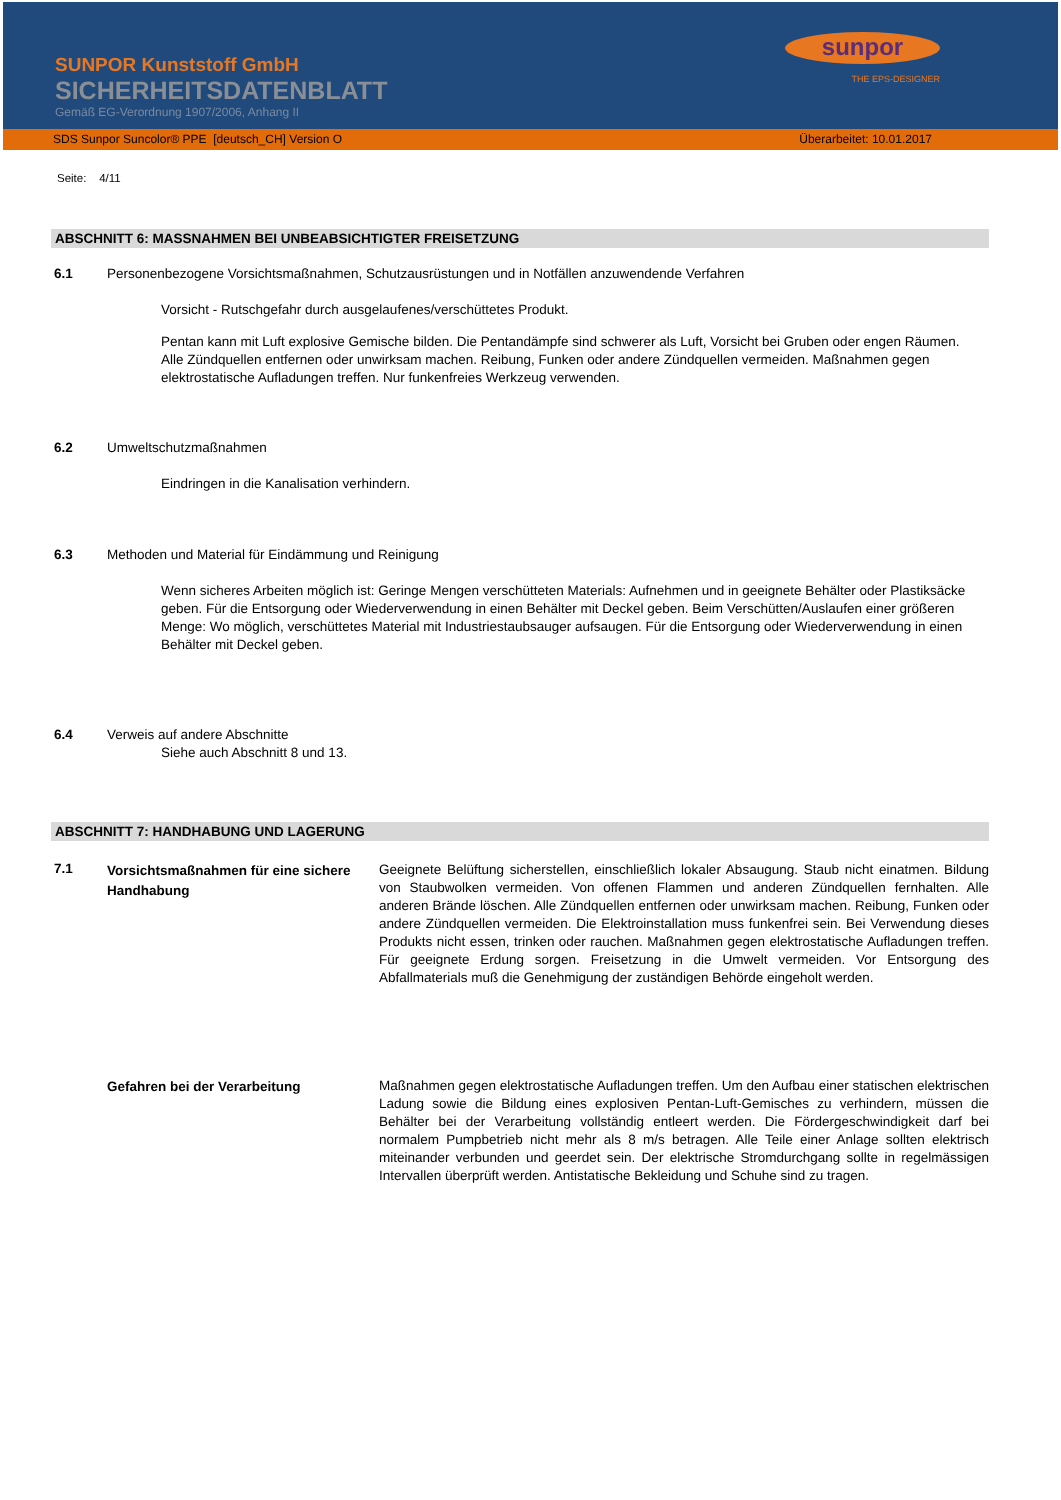SUNPOR Kunststoff GmbH
SICHERHEITSDATENBLATT
Gemäß EG-Verordnung 1907/2006, Anhang II
sunpor
THE EPS-DESIGNER
SDS Sunpor Suncolor® PPE [deutsch_CH] Version O Überarbeitet: 10.01.2017
Seite: 4/11
ABSCHNITT 6: MASSNAHMEN BEI UNBEABSICHTIGTER FREISETZUNG
6.1 Personenbezogene Vorsichtsmaßnahmen, Schutzausrüstungen und in Notfällen anzuwendende Verfahren
Vorsicht - Rutschgefahr durch ausgelaufenes/verschüttetes Produkt.
Pentan kann mit Luft explosive Gemische bilden. Die Pentandämpfe sind schwerer als Luft, Vorsicht bei Gruben oder engen Räumen. Alle Zündquellen entfernen oder unwirksam machen. Reibung, Funken oder andere Zündquellen vermeiden. Maßnahmen gegen elektrostatische Aufladungen treffen. Nur funkenfreies Werkzeug verwenden.
6.2 Umweltschutzmaßnahmen
Eindringen in die Kanalisation verhindern.
6.3 Methoden und Material für Eindämmung und Reinigung
Wenn sicheres Arbeiten möglich ist: Geringe Mengen verschütteten Materials: Aufnehmen und in geeignete Behälter oder Plastiksäcke geben. Für die Entsorgung oder Wiederverwendung in einen Behälter mit Deckel geben. Beim Verschütten/Auslaufen einer größeren Menge: Wo möglich, verschüttetes Material mit Industriestaubsauger aufsaugen. Für die Entsorgung oder Wiederverwendung in einen Behälter mit Deckel geben.
6.4 Verweis auf andere Abschnitte
Siehe auch Abschnitt 8 und 13.
ABSCHNITT 7: HANDHABUNG UND LAGERUNG
7.1
Vorsichtsmaßnahmen für eine sichere Handhabung
Geeignete Belüftung sicherstellen, einschließlich lokaler Absaugung. Staub nicht einatmen. Bildung von Staubwolken vermeiden. Von offenen Flammen und anderen Zündquellen fernhalten. Alle anderen Brände löschen. Alle Zündquellen entfernen oder unwirksam machen. Reibung, Funken oder andere Zündquellen vermeiden. Die Elektroinstallation muss funkenfrei sein. Bei Verwendung dieses Produkts nicht essen, trinken oder rauchen. Maßnahmen gegen elektrostatische Aufladungen treffen. Für geeignete Erdung sorgen. Freisetzung in die Umwelt vermeiden. Vor Entsorgung des Abfallmaterials muß die Genehmigung der zuständigen Behörde eingeholt werden.
Gefahren bei der Verarbeitung
Maßnahmen gegen elektrostatische Aufladungen treffen. Um den Aufbau einer statischen elektrischen Ladung sowie die Bildung eines explosiven Pentan-Luft-Gemisches zu verhindern, müssen die Behälter bei der Verarbeitung vollständig entleert werden. Die Fördergeschwindigkeit darf bei normalem Pumpbetrieb nicht mehr als 8 m/s betragen. Alle Teile einer Anlage sollten elektrisch miteinander verbunden und geerdet sein. Der elektrische Stromdurchgang sollte in regelmässigen Intervallen überprüft werden. Antistatische Bekleidung und Schuhe sind zu tragen.